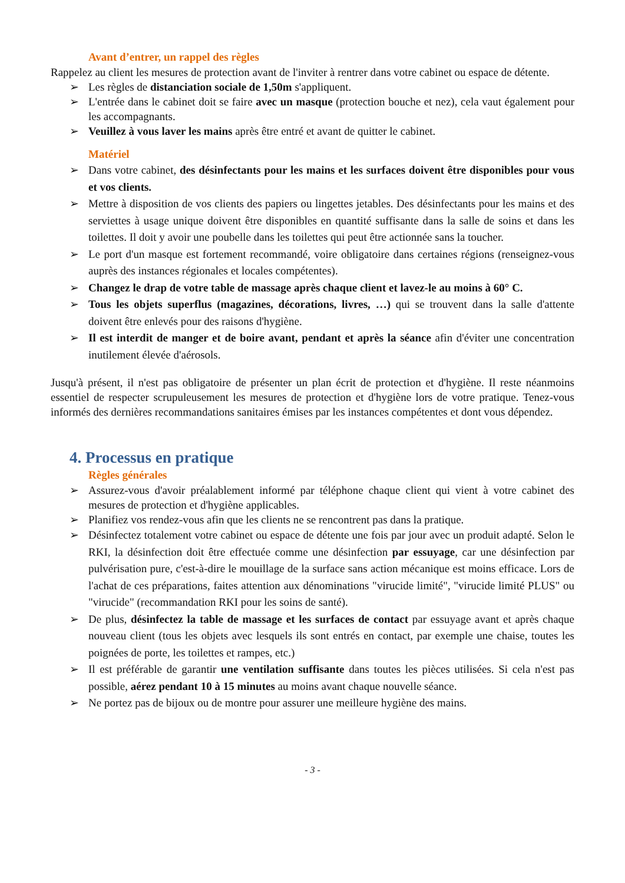Avant d’entrer, un rappel des règles
Rappelez au client les mesures de protection avant de l'inviter à rentrer dans votre cabinet ou espace de détente.
➢ Les règles de distanciation sociale de 1,50m s'appliquent.
➢ L'entrée dans le cabinet doit se faire avec un masque (protection bouche et nez), cela vaut également pour les accompagnants.
➢ Veuillez à vous laver les mains après être entré et avant de quitter le cabinet.
Matériel
➢ Dans votre cabinet, des désinfectants pour les mains et les surfaces doivent être disponibles pour vous et vos clients.
➢ Mettre à disposition de vos clients des papiers ou lingettes jetables. Des désinfectants pour les mains et des serviettes à usage unique doivent être disponibles en quantité suffisante dans la salle de soins et dans les toilettes. Il doit y avoir une poubelle dans les toilettes qui peut être actionnée sans la toucher.
➢ Le port d'un masque est fortement recommandé, voire obligatoire dans certaines régions (renseignez-vous auprès des instances régionales et locales compétentes).
➢ Changez le drap de votre table de massage après chaque client et lavez-le au moins à 60° C.
➢ Tous les objets superflus (magazines, décorations, livres, …) qui se trouvent dans la salle d'attente doivent être enlevés pour des raisons d'hygiène.
➢ Il est interdit de manger et de boire avant, pendant et après la séance afin d'éviter une concentration inutilement élevée d'aérosols.
Jusqu'à présent, il n'est pas obligatoire de présenter un plan écrit de protection et d'hygiène. Il reste néanmoins essentiel de respecter scrupuleusement les mesures de protection et d'hygiène lors de votre pratique. Tenez-vous informés des dernières recommandations sanitaires émises par les instances compétentes et dont vous dépendez.
4. Processus en pratique
Règles générales
➢ Assurez-vous d'avoir préalablement informé par téléphone chaque client qui vient à votre cabinet des mesures de protection et d'hygiène applicables.
➢ Planifiez vos rendez-vous afin que les clients ne se rencontrent pas dans la pratique.
➢ Désinfectez totalement votre cabinet ou espace de détente une fois par jour avec un produit adapté. Selon le RKI, la désinfection doit être effectuée comme une désinfection par essuyage, car une désinfection par pulvérisation pure, c'est-à-dire le mouillage de la surface sans action mécanique est moins efficace. Lors de l'achat de ces préparations, faites attention aux dénominations "virucide limité", "virucide limité PLUS" ou "virucide" (recommandation RKI pour les soins de santé).
➢ De plus, désinfectez la table de massage et les surfaces de contact par essuyage avant et après chaque nouveau client (tous les objets avec lesquels ils sont entrés en contact, par exemple une chaise, toutes les poignées de porte, les toilettes et rampes, etc.)
➢ Il est préférable de garantir une ventilation suffisante dans toutes les pièces utilisées. Si cela n'est pas possible, aérez pendant 10 à 15 minutes au moins avant chaque nouvelle séance.
➢ Ne portez pas de bijoux ou de montre pour assurer une meilleure hygiène des mains.
- 3 -